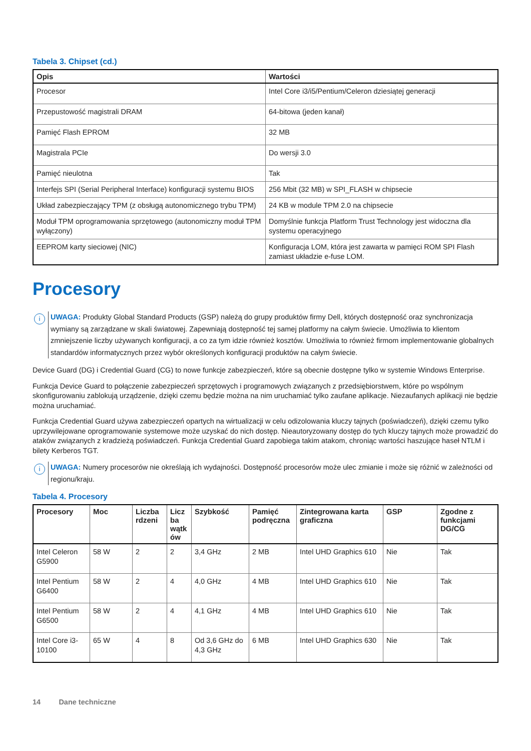Tabela 3. Chipset (cd.)
| Opis | Wartości |
| --- | --- |
| Procesor | Intel Core i3/i5/Pentium/Celeron dziesiątej generacji |
| Przepustowość magistrali DRAM | 64-bitowa (jeden kanał) |
| Pamięć Flash EPROM | 32 MB |
| Magistrala PCIe | Do wersji 3.0 |
| Pamięć nieulotna | Tak |
| Interfejs SPI (Serial Peripheral Interface) konfiguracji systemu BIOS | 256 Mbit (32 MB) w SPI_FLASH w chipsecie |
| Układ zabezpieczający TPM (z obsługą autonomicznego trybu TPM) | 24 KB w module TPM 2.0 na chipsecie |
| Moduł TPM oprogramowania sprzętowego (autonomiczny moduł TPM wyłączony) | Domyślnie funkcja Platform Trust Technology jest widoczna dla systemu operacyjnego |
| EEPROM karty sieciowej (NIC) | Konfiguracja LOM, która jest zawarta w pamięci ROM SPI Flash zamiast układzie e-fuse LOM. |
Procesory
i
UWAGA: Produkty Global Standard Products (GSP) należą do grupy produktów firmy Dell, których dostępność oraz synchronizacja wymiany są zarządzane w skali światowej. Zapewniają dostępność tej samej platformy na całym świecie. Umożliwia to klientom zmniejszenie liczby używanych konfiguracji, a co za tym idzie również kosztów. Umożliwia to również firmom implementowanie globalnych standardów informatycznych przez wybór określonych konfiguracji produktów na całym świecie.
Device Guard (DG) i Credential Guard (CG) to nowe funkcje zabezpieczeń, które są obecnie dostępne tylko w systemie Windows Enterprise.
Funkcja Device Guard to połączenie zabezpieczeń sprzętowych i programowych związanych z przedsiębiorstwem, które po wspólnym skonfigurowaniu zablokują urządzenie, dzięki czemu będzie można na nim uruchamiać tylko zaufane aplikacje. Niezaufanych aplikacji nie będzie można uruchamiać.
Funkcja Credential Guard używa zabezpieczeń opartych na wirtualizacji w celu odizolowania kluczy tajnych (poświadczeń), dzięki czemu tylko uprzywilejowane oprogramowanie systemowe może uzyskać do nich dostęp. Nieautoryzowany dostęp do tych kluczy tajnych może prowadzić do ataków związanych z kradzieżą poświadczeń. Funkcja Credential Guard zapobiega takim atakom, chroniąc wartości haszujące haseł NTLM i bilety Kerberos TGT.
i
UWAGA: Numery procesorów nie określają ich wydajności. Dostępność procesorów może ulec zmianie i może się różnić w zależności od regionu/kraju.
Tabela 4. Procesory
| Procesory | Moc | Liczba rdzeni | Licz ba wątk ów | Szybkość | Pamięć podręczna | Zintegrowana karta graficzna | GSP | Zgodne z funkcjami DG/CG |
| --- | --- | --- | --- | --- | --- | --- | --- | --- |
| Intel Celeron G5900 | 58 W | 2 | 2 | 3,4 GHz | 2 MB | Intel UHD Graphics 610 | Nie | Tak |
| Intel Pentium G6400 | 58 W | 2 | 4 | 4,0 GHz | 4 MB | Intel UHD Graphics 610 | Nie | Tak |
| Intel Pentium G6500 | 58 W | 2 | 4 | 4,1 GHz | 4 MB | Intel UHD Graphics 610 | Nie | Tak |
| Intel Core i3-10100 | 65 W | 4 | 8 | Od 3,6 GHz do 4,3 GHz | 6 MB | Intel UHD Graphics 630 | Nie | Tak |
14 Dane techniczne